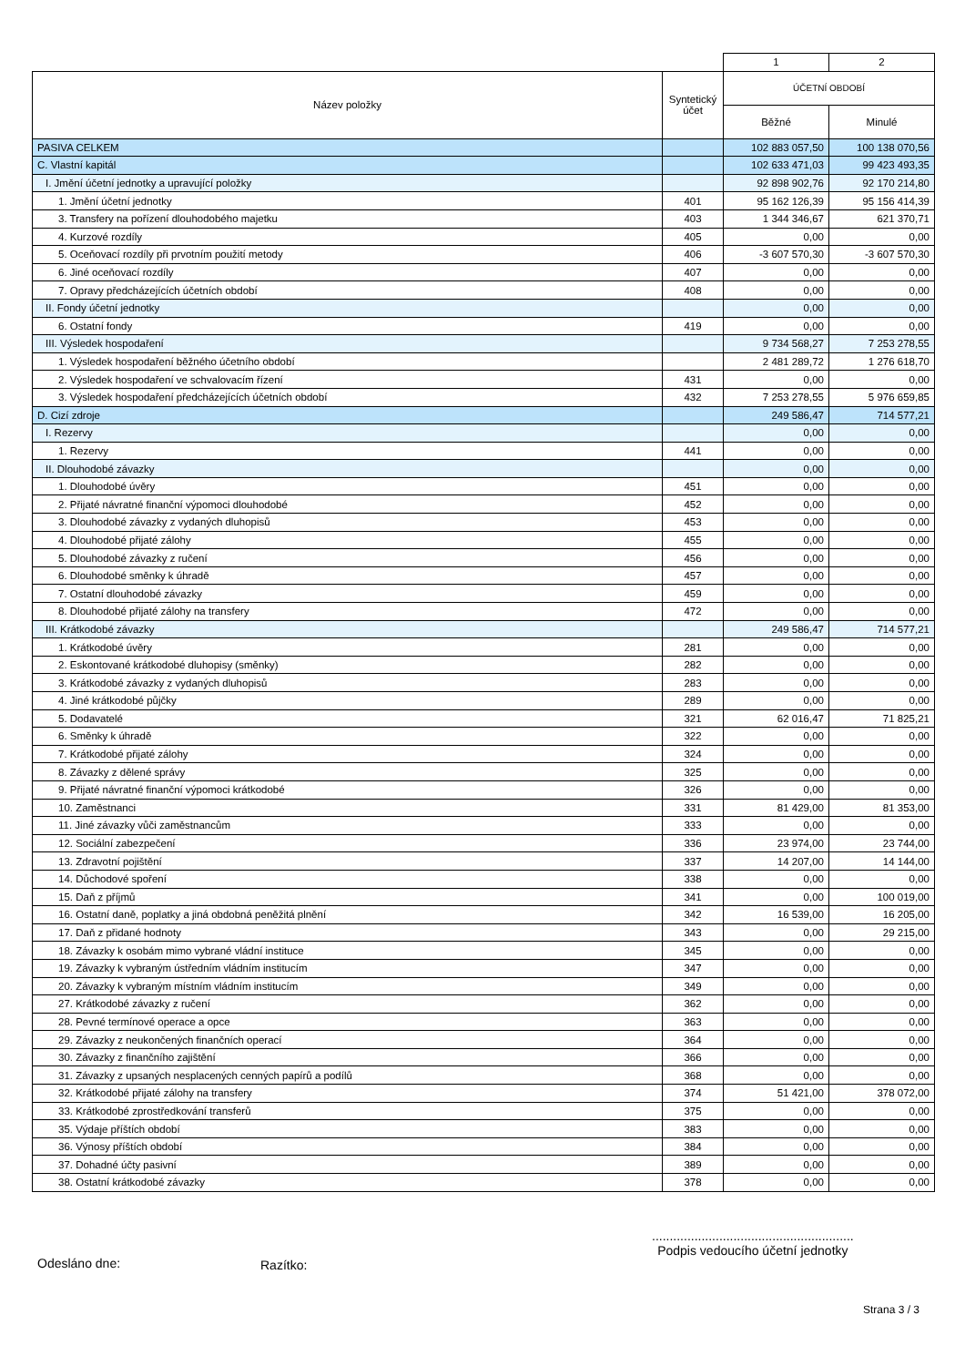| | | 1 | 2 |
| Název položky | Syntetický účet | ÚČETNÍ OBDOBÍ | |
| | | Běžné | Minulé |
| PASIVA CELKEM | | 102 883 057,50 | 100 138 070,56 |
| C. Vlastní kapitál | | 102 633 471,03 | 99 423 493,35 |
| I. Jmění účetní jednotky a upravující položky | | 92 898 902,76 | 92 170 214,80 |
| 1. Jmění účetní jednotky | 401 | 95 162 126,39 | 95 156 414,39 |
| 3. Transfery na pořízení dlouhodobého majetku | 403 | 1 344 346,67 | 621 370,71 |
| 4. Kurzové rozdíly | 405 | 0,00 | 0,00 |
| 5. Oceňovací rozdíly při prvotním použití metody | 406 | -3 607 570,30 | -3 607 570,30 |
| 6. Jiné oceňovací rozdíly | 407 | 0,00 | 0,00 |
| 7. Opravy předcházejících účetních období | 408 | 0,00 | 0,00 |
| II. Fondy účetní jednotky | | 0,00 | 0,00 |
| 6. Ostatní fondy | 419 | 0,00 | 0,00 |
| III. Výsledek hospodaření | | 9 734 568,27 | 7 253 278,55 |
| 1. Výsledek hospodaření běžného účetního období | | 2 481 289,72 | 1 276 618,70 |
| 2. Výsledek hospodaření ve schvalovacím řízení | 431 | 0,00 | 0,00 |
| 3. Výsledek hospodaření předcházejících účetních období | 432 | 7 253 278,55 | 5 976 659,85 |
| D. Cizí zdroje | | 249 586,47 | 714 577,21 |
| I. Rezervy | | 0,00 | 0,00 |
| 1. Rezervy | 441 | 0,00 | 0,00 |
| II. Dlouhodobé závazky | | 0,00 | 0,00 |
| 1. Dlouhodobé úvěry | 451 | 0,00 | 0,00 |
| 2. Přijaté návratné finanční výpomoci dlouhodobé | 452 | 0,00 | 0,00 |
| 3. Dlouhodobé závazky z vydaných dluhopisů | 453 | 0,00 | 0,00 |
| 4. Dlouhodobé přijaté zálohy | 455 | 0,00 | 0,00 |
| 5. Dlouhodobé závazky z ručení | 456 | 0,00 | 0,00 |
| 6. Dlouhodobé směnky k úhradě | 457 | 0,00 | 0,00 |
| 7. Ostatní dlouhodobé závazky | 459 | 0,00 | 0,00 |
| 8. Dlouhodobé přijaté zálohy na transfery | 472 | 0,00 | 0,00 |
| III. Krátkodobé závazky | | 249 586,47 | 714 577,21 |
| 1. Krátkodobé úvěry | 281 | 0,00 | 0,00 |
| 2. Eskontované krátkodobé dluhopisy (směnky) | 282 | 0,00 | 0,00 |
| 3. Krátkodobé závazky z vydaných dluhopisů | 283 | 0,00 | 0,00 |
| 4. Jiné krátkodobé půjčky | 289 | 0,00 | 0,00 |
| 5. Dodavatelé | 321 | 62 016,47 | 71 825,21 |
| 6. Směnky k úhradě | 322 | 0,00 | 0,00 |
| 7. Krátkodobé přijaté zálohy | 324 | 0,00 | 0,00 |
| 8. Závazky z dělené správy | 325 | 0,00 | 0,00 |
| 9. Přijaté návratné finanční výpomoci krátkodobé | 326 | 0,00 | 0,00 |
| 10. Zaměstnanci | 331 | 81 429,00 | 81 353,00 |
| 11. Jiné závazky vůči zaměstnancům | 333 | 0,00 | 0,00 |
| 12. Sociální zabezpečení | 336 | 23 974,00 | 23 744,00 |
| 13. Zdravotní pojištění | 337 | 14 207,00 | 14 144,00 |
| 14. Důchodové spoření | 338 | 0,00 | 0,00 |
| 15. Daň z příjmů | 341 | 0,00 | 100 019,00 |
| 16. Ostatní daně, poplatky a jiná obdobná peněžitá plnění | 342 | 16 539,00 | 16 205,00 |
| 17. Daň z přidané hodnoty | 343 | 0,00 | 29 215,00 |
| 18. Závazky k osobám mimo vybrané vládní instituce | 345 | 0,00 | 0,00 |
| 19. Závazky k vybraným ústředním vládním institucím | 347 | 0,00 | 0,00 |
| 20. Závazky k vybraným místním vládním institucím | 349 | 0,00 | 0,00 |
| 27. Krátkodobé závazky z ručení | 362 | 0,00 | 0,00 |
| 28. Pevné termínové operace a opce | 363 | 0,00 | 0,00 |
| 29. Závazky z neukončených finančních operací | 364 | 0,00 | 0,00 |
| 30. Závazky z finančního zajištění | 366 | 0,00 | 0,00 |
| 31. Závazky z upsaných nesplacených cenných papírů a podílů | 368 | 0,00 | 0,00 |
| 32. Krátkodobé přijaté zálohy na transfery | 374 | 51 421,00 | 378 072,00 |
| 33. Krátkodobé zprostředkování transferů | 375 | 0,00 | 0,00 |
| 35. Výdaje příštích období | 383 | 0,00 | 0,00 |
| 36. Výnosy příštích období | 384 | 0,00 | 0,00 |
| 37. Dohadné účty pasivní | 389 | 0,00 | 0,00 |
| 38. Ostatní krátkodobé závazky | 378 | 0,00 | 0,00 |
Odesláno dne: Razítko:
.........................................................
Podpis vedoucího účetní jednotky
Strana 3 / 3